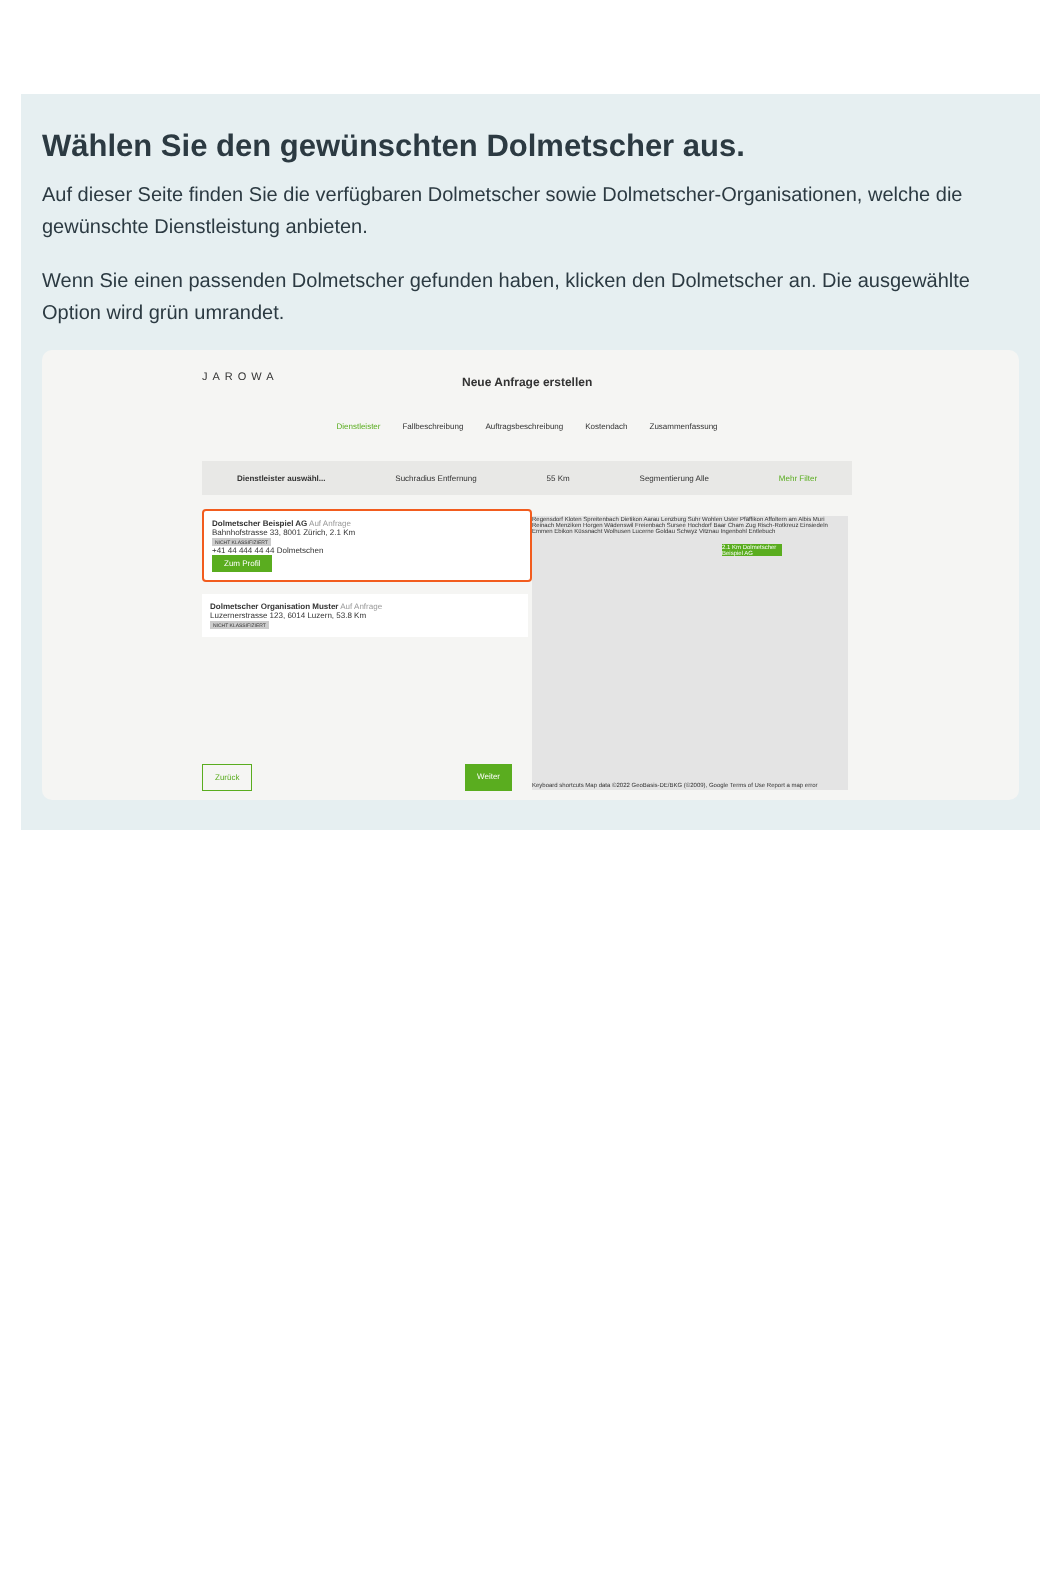Wählen Sie den gewünschten Dolmetscher aus.
Auf dieser Seite finden Sie die verfügbaren Dolmetscher sowie Dolmetscher-Organisationen, welche die gewünschte Dienstleistung anbieten.
Wenn Sie einen passenden Dolmetscher gefunden haben, klicken den Dolmetscher an. Die ausgewählte Option wird grün umrandet.
JAROWA
Neue Anfrage erstellen
Dienstleister Fallbeschreibung Auftragsbeschreibung Kostendach Zusammenfassung
Dienstleister auswähl... Suchradius Entfernung 55 Km Segmentierung Alle Mehr Filter
Dolmetscher Beispiel AG Auf Anfrage
Bahnhofstrasse 33, 8001 Zürich, 2.1 Km
NICHT KLASSIFIZIERT
+41 44 444 44 44 Dolmetschen
Zum Profil
Dolmetscher Organisation Muster Auf Anfrage
Luzernerstrasse 123, 6014 Luzern, 53.8 Km
NICHT KLASSIFIZIERT
Regensdorf Kloten Spreitenbach Dietikon Aarau Lenzburg Suhr Wohlen Uster Pfäffikon Affoltern am Albis Muri Reinach Menziken Horgen Wädenswil Freienbach Sursee Hochdorf Baar Cham Zug Risch-Rotkreuz Einsiedeln Emmen Ebikon Küssnacht Wolhusen Lucerne Goldau Schwyz Vitznau Ingenbohl Entlebuch
2.1 Km Dolmetscher Beispiel AG
Keyboard shortcuts Map data ©2022 GeoBasis-DE/BKG (©2009), Google Terms of Use Report a map error
Zurück Weiter